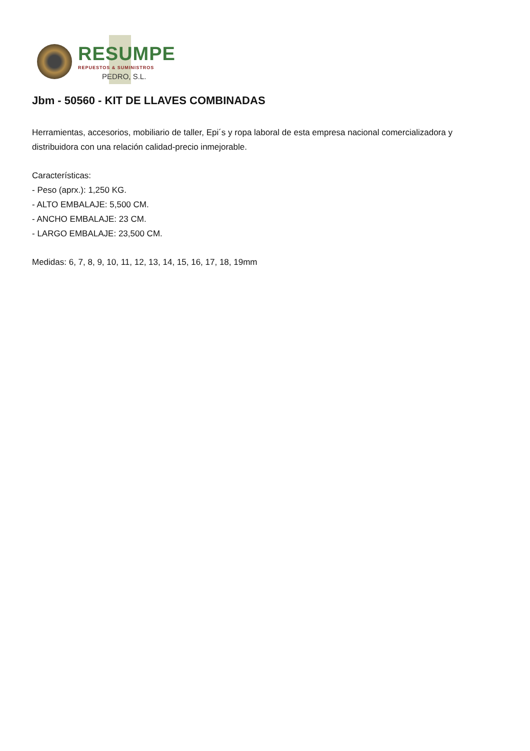RESUMPE
REPUESTOS & SUMINISTROS
PEDRO, S.L.
Jbm - 50560 - KIT DE LLAVES COMBINADAS
Herramientas, accesorios, mobiliario de taller, Epi´s y ropa laboral de esta empresa nacional comercializadora y distribuidora con una relación calidad-precio inmejorable.
Características:
- Peso (aprx.): 1,250 KG.
- ALTO EMBALAJE: 5,500 CM.
- ANCHO EMBALAJE: 23 CM.
- LARGO EMBALAJE: 23,500 CM.
Medidas: 6, 7, 8, 9, 10, 11, 12, 13, 14, 15, 16, 17, 18, 19mm